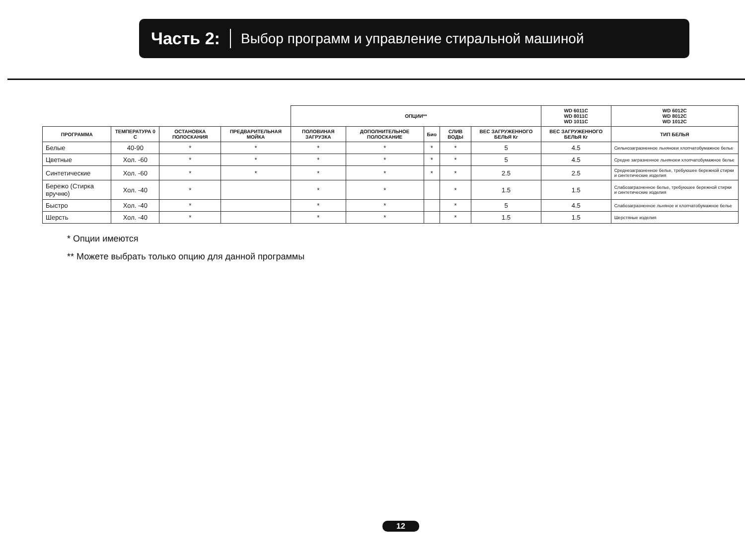Часть 2: Выбор программ и управление стиральной машиной
| | | | | ОПЦИИ** | | | | | WD 6011C WD 8011C WD 1011C | WD 6012C WD 8012C WD 1012C | |
| --- | --- | --- | --- | --- | --- | --- | --- | --- | --- | --- | --- |
| ПРОГРАММА | ТЕМПЕРАТУРА 0 С | ОСТАНОВКА ПОЛОСКАНИЯ | ПРЕДВАРИТЕЛЬНАЯ МОЙКА | ПОЛОВИНАЯ ЗАГРУЗКА | ДОПОЛНИТЕЛЬНОЕ ПОЛОСКАНИЕ | Био | СЛИВ ВОДЫ | ВЕС ЗАГРУЖЕННОГО БЕЛЬЯ Кг | ВЕС ЗАГРУЖЕННОГО БЕЛЬЯ Кг | ТИП БЕЛЬЯ | |
| Белые | 40-90 | * | * | * | * | * | * | 5 | 4.5 | Сильнозагразненное льняноеи хлопчатобумажное белье | |
| Цветные | Хол. -60 | * | * | * | * | * | * | 5 | 4.5 | Средне загразненное льняноеи хлопчатобумажное белье | |
| Синтетические | Хол. -60 | * | * | * | * | * | * | 2.5 | 2.5 | Среднезагразненное белье, требуюшее бережной стирки и синтетические изделия | |
| Бережо (Стирка вручню) | Хол. -40 | * | | * | * | | * | 1.5 | 1.5 | Слабозагразненное белье, требуюшее бережной стирки и синтетические изделия | |
| Быстро | Хол. -40 | * | | * | * | | * | 5 | 4.5 | Слабозагразненное льняное и хлопчатобумажное белье | |
| Шерсть | Хол. -40 | * | | * | * | | * | 1.5 | 1.5 | Шерстяные изделия | |
* Опции имеются
** Можете выбрать только опцию для данной программы
12